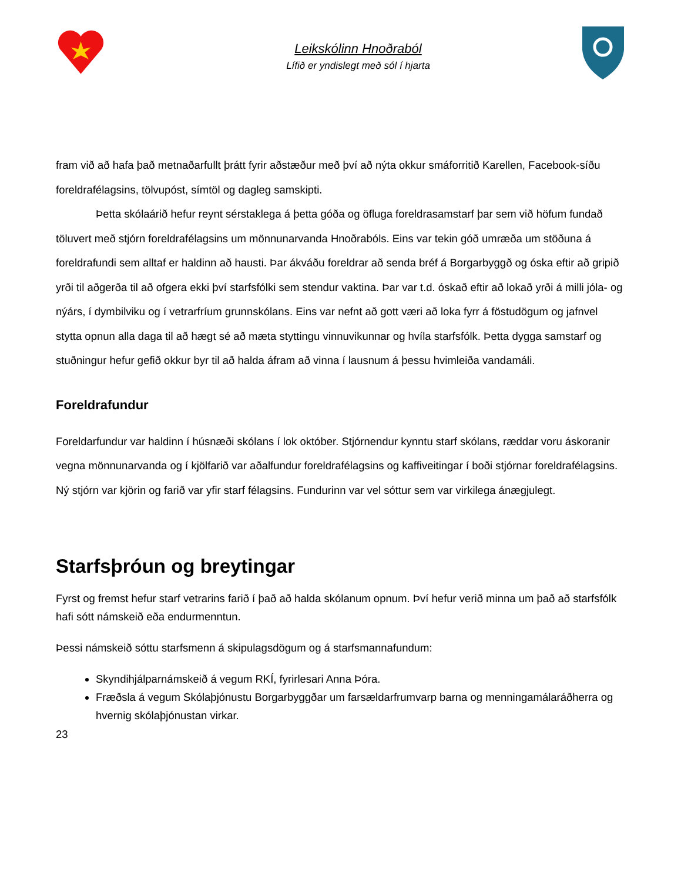Leikskólinn Hnoðraból
Lífið er yndislegt með sól í hjarta
fram við að hafa það metnaðarfullt þrátt fyrir aðstæður með því að nýta okkur smáforritið Karellen, Facebook-síðu foreldrafélagsins, tölvupóst, símtöl og dagleg samskipti.
Þetta skólaárið hefur reynt sérstaklega á þetta góða og öfluga foreldrasamstarf þar sem við höfum fundað töluvert með stjórn foreldrafélagsins um mönnunarvanda Hnoðrabóls. Eins var tekin góð umræða um stöðuna á foreldrafundi sem alltaf er haldinn að hausti. Þar ákváðu foreldrar að senda bréf á Borgarbyggð og óska eftir að gripið yrði til aðgerða til að ofgera ekki því starfsfólki sem stendur vaktina. Þar var t.d. óskað eftir að lokað yrði á milli jóla- og nýárs, í dymbilviku og í vetrarfríum grunnskólans. Eins var nefnt að gott væri að loka fyrr á föstudögum og jafnvel stytta opnun alla daga til að hægt sé að mæta styttingu vinnuvikunnar og hvíla starfsfólk. Þetta dygga samstarf og stuðningur hefur gefið okkur byr til að halda áfram að vinna í lausnum á þessu hvimleiða vandamáli.
Foreldrafundur
Foreldarfundur var haldinn í húsnæði skólans í lok október. Stjórnendur kynntu starf skólans, ræddar voru áskoranir vegna mönnunarvanda og í kjölfarið var aðalfundur foreldrafélagsins og kaffiveitingar í boði stjórnar foreldrafélagsins. Ný stjórn var kjörin og farið var yfir starf félagsins. Fundurinn var vel sóttur sem var virkilega ánægjulegt.
Starfsþróun og breytingar
Fyrst og fremst hefur starf vetrarins farið í það að halda skólanum opnum. Því hefur verið minna um það að starfsfólk hafi sótt námskeið eða endurmenntun.
Þessi námskeið sóttu starfsmenn á skipulagsdögum og á starfsmannafundum:
Skyndihjálparnámskeið á vegum RKÍ, fyrirlesari Anna Þóra.
Fræðsla á vegum Skólaþjónustu Borgarbyggðar um farsældarfrumvarp barna og menningamálaráðherra og hvernig skólaþjónustan virkar.
23